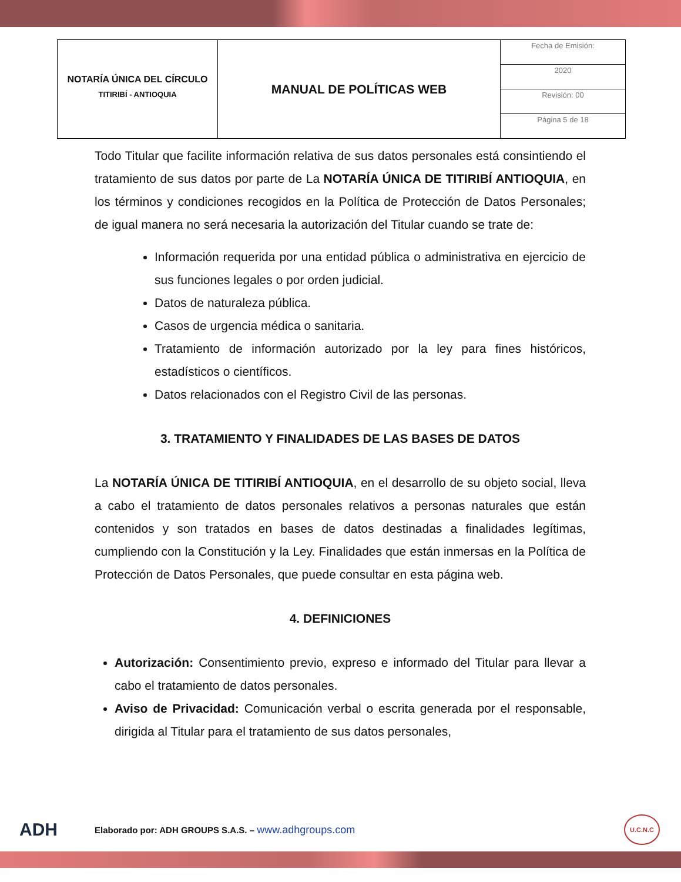| NOTARÍA ÚNICA DEL CÍRCULO TITIRIBÍ - ANTIOQUIA | MANUAL DE POLÍTICAS WEB | Fecha de Emisión: |
| | | 2020 |
| | | Revisión: 00 |
| | | Página 5 de 18 |
Todo Titular que facilite información relativa de sus datos personales está consintiendo el tratamiento de sus datos por parte de La NOTARÍA ÚNICA DE TITIRIBÍ ANTIOQUIA, en los términos y condiciones recogidos en la Política de Protección de Datos Personales; de igual manera no será necesaria la autorización del Titular cuando se trate de:
Información requerida por una entidad pública o administrativa en ejercicio de sus funciones legales o por orden judicial.
Datos de naturaleza pública.
Casos de urgencia médica o sanitaria.
Tratamiento de información autorizado por la ley para fines históricos, estadísticos o científicos.
Datos relacionados con el Registro Civil de las personas.
3. TRATAMIENTO Y FINALIDADES DE LAS BASES DE DATOS
La NOTARÍA ÚNICA DE TITIRIBÍ ANTIOQUIA, en el desarrollo de su objeto social, lleva a cabo el tratamiento de datos personales relativos a personas naturales que están contenidos y son tratados en bases de datos destinadas a finalidades legítimas, cumpliendo con la Constitución y la Ley. Finalidades que están inmersas en la Política de Protección de Datos Personales, que puede consultar en esta página web.
4. DEFINICIONES
Autorización: Consentimiento previo, expreso e informado del Titular para llevar a cabo el tratamiento de datos personales.
Aviso de Privacidad: Comunicación verbal o escrita generada por el responsable, dirigida al Titular para el tratamiento de sus datos personales,
ADH Elaborado por: ADH GROUPS S.A.S. – www.adhgroups.com U.C.N.C